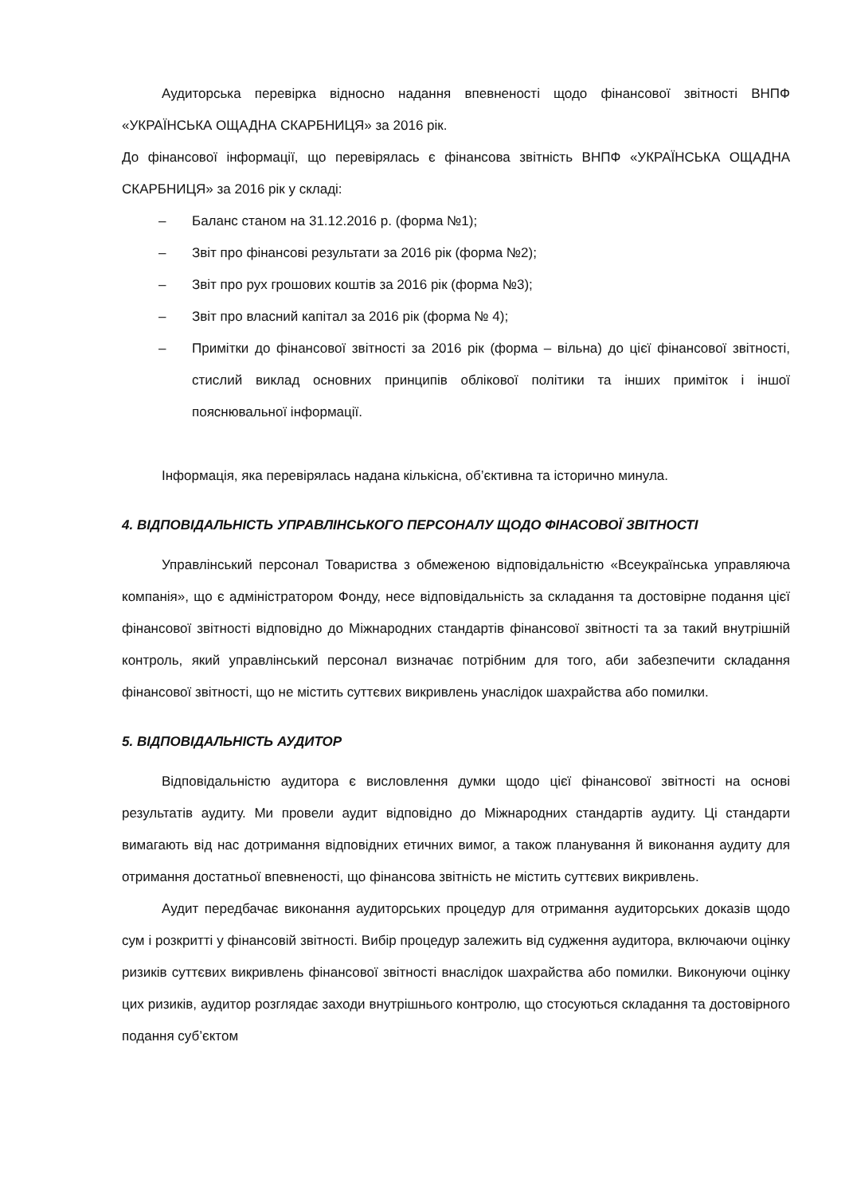Аудиторська перевірка відносно надання впевненості щодо фінансової звітності ВНПФ «УКРАЇНСЬКА ОЩАДНА СКАРБНИЦЯ» за 2016 рік.
До фінансової інформації, що перевірялась є фінансова звітність ВНПФ «УКРАЇНСЬКА ОЩАДНА СКАРБНИЦЯ» за 2016 рік у складі:
– Баланс станом на 31.12.2016 р. (форма №1);
– Звіт про фінансові результати за 2016 рік (форма №2);
– Звіт про рух грошових коштів за 2016 рік (форма №3);
– Звіт про власний капітал за 2016 рік (форма № 4);
– Примітки до фінансової звітності за 2016 рік (форма – вільна) до цієї фінансової звітності, стислий виклад основних принципів облікової політики та інших приміток і іншої пояснювальної інформації.
Інформація, яка перевірялась надана кількісна, об’єктивна та історично минула.
4. ВІДПОВІДАЛЬНІСТЬ УПРАВЛІНСЬКОГО ПЕРСОНАЛУ ЩОДО ФІНАСОВОЇ ЗВІТНОСТІ
Управлінський персонал Товариства з обмеженою відповідальністю «Всеукраїнська управляюча компанія», що є адміністратором Фонду, несе відповідальність за складання та достовірне подання цієї фінансової звітності відповідно до Міжнародних стандартів фінансової звітності та за такий внутрішній контроль, який управлінський персонал визначає потрібним для того, аби забезпечити складання фінансової звітності, що не містить суттєвих викривлень унаслідок шахрайства або помилки.
5. ВІДПОВІДАЛЬНІСТЬ АУДИТОР
Відповідальністю аудитора є висловлення думки щодо цієї фінансової звітності на основі результатів аудиту. Ми провели аудит відповідно до Міжнародних стандартів аудиту. Ці стандарти вимагають від нас дотримання відповідних етичних вимог, а також планування й виконання аудиту для отримання достатньої впевненості, що фінансова звітність не містить суттєвих викривлень.
Аудит передбачає виконання аудиторських процедур для отримання аудиторських доказів щодо сум і розкритті у фінансовій звітності. Вибір процедур залежить від судження аудитора, включаючи оцінку ризиків суттєвих викривлень фінансової звітності внаслідок шахрайства або помилки. Виконуючи оцінку цих ризиків, аудитор розглядає заходи внутрішнього контролю, що стосуються складання та достовірного подання суб’єктом